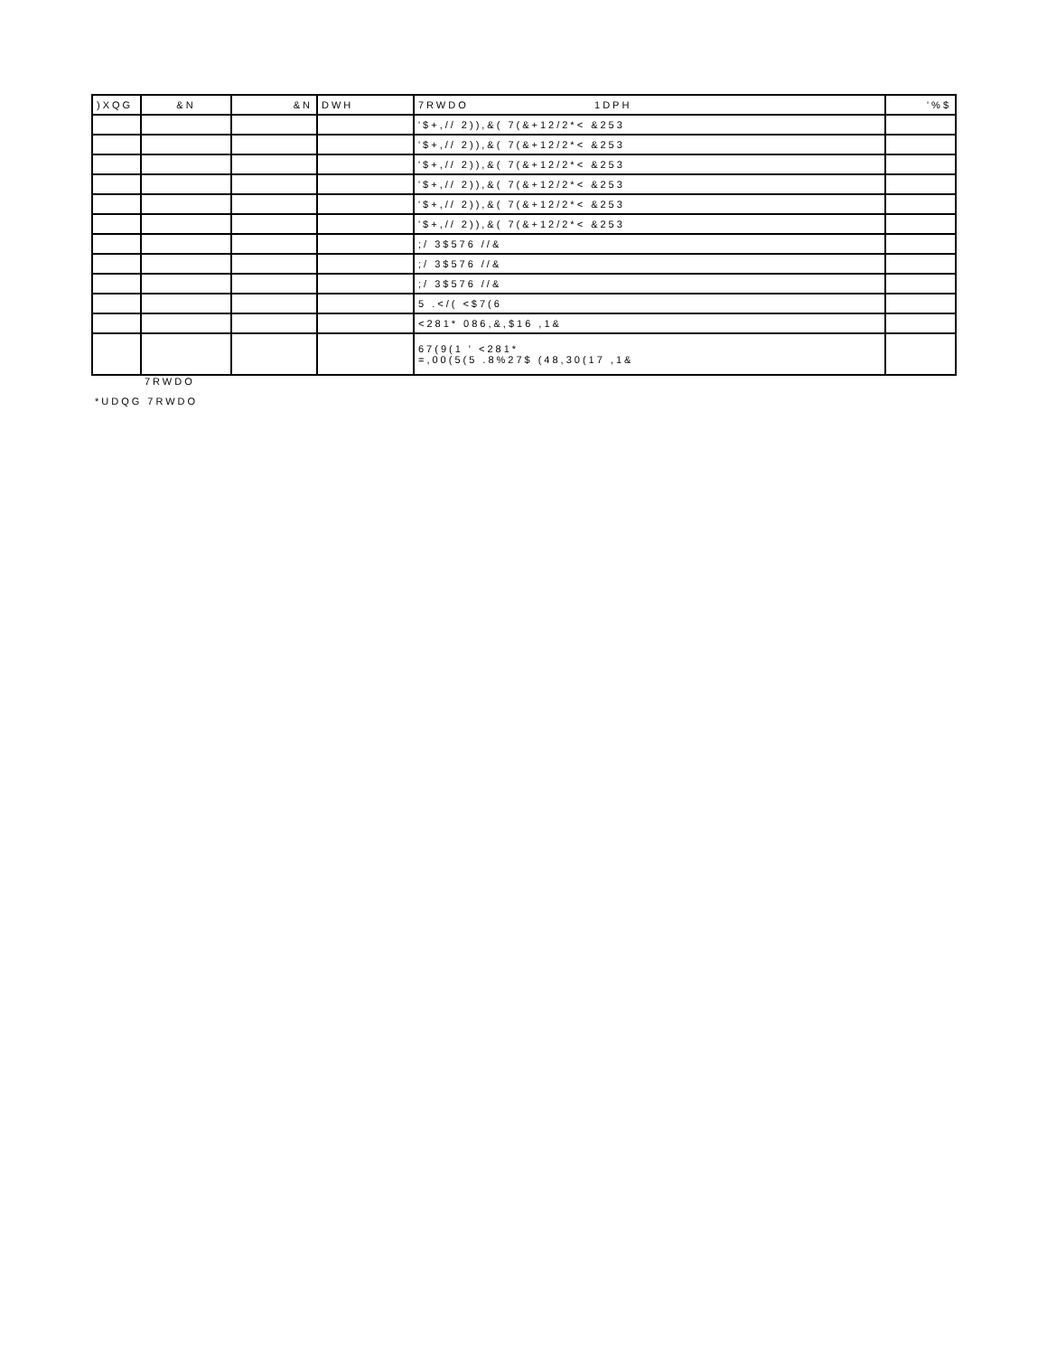| )XQG | &N | &N | DWH | 7RWDO 1DPH | '%$ |
| --- | --- | --- | --- | --- | --- |
| | | | | '$+,// 2)),&( 7(&+12/2*< &253 | |
| | | | | '$+,// 2)),&( 7(&+12/2*< &253 | |
| | | | | '$+,// 2)),&( 7(&+12/2*< &253 | |
| | | | | '$+,// 2)),&( 7(&+12/2*< &253 | |
| | | | | '$+,// 2)),&( 7(&+12/2*< &253 | |
| | | | | '$+,// 2)),&( 7(&+12/2*< &253 | |
| | | | | ;/ 3$576 //& | |
| | | | | ;/ 3$576 //& | |
| | | | | ;/ 3$576 //& | |
| | | | | 5 .</( <$7(6 | |
| | | | | <281* 086,&,$16 ,1& | |
| | | | | 67(9(1 ' <281* =,00(5(5 .8%27$ (48,30(17 ,1& | |
7RWDO
*UDQG 7RWDO